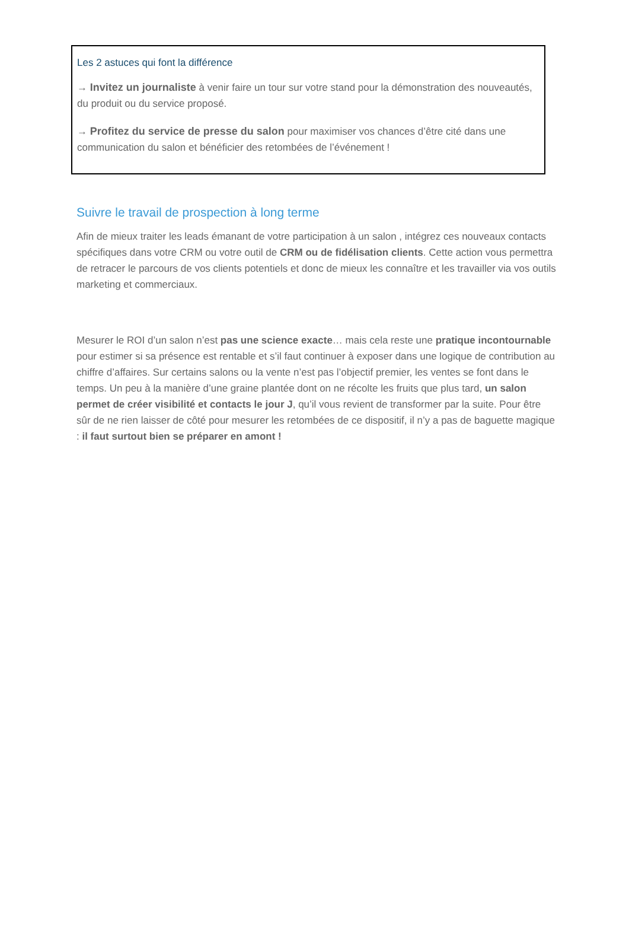Les 2 astuces qui font la différence
→ Invitez un journaliste à venir faire un tour sur votre stand pour la démonstration des nouveautés, du produit ou du service proposé.
→ Profitez du service de presse du salon pour maximiser vos chances d’être cité dans une communication du salon et bénéficier des retombées de l’événement !
Suivre le travail de prospection à long terme
Afin de mieux traiter les leads émanant de votre participation à un salon , intégrez ces nouveaux contacts spécifiques dans votre CRM ou votre outil de CRM ou de fidélisation clients. Cette action vous permettra de retracer le parcours de vos clients potentiels et donc de mieux les connaître et les travailler via vos outils marketing et commerciaux.
Mesurer le ROI d’un salon n’est pas une science exacte… mais cela reste une pratique incontournable pour estimer si sa présence est rentable et s’il faut continuer à exposer dans une logique de contribution au chiffre d’affaires. Sur certains salons ou la vente n’est pas l’objectif premier, les ventes se font dans le temps. Un peu à la manière d’une graine plantée dont on ne récolte les fruits que plus tard, un salon permet de créer visibilité et contacts le jour J, qu’il vous revient de transformer par la suite. Pour être sûr de ne rien laisser de côté pour mesurer les retombées de ce dispositif, il n’y a pas de baguette magique : il faut surtout bien se préparer en amont !